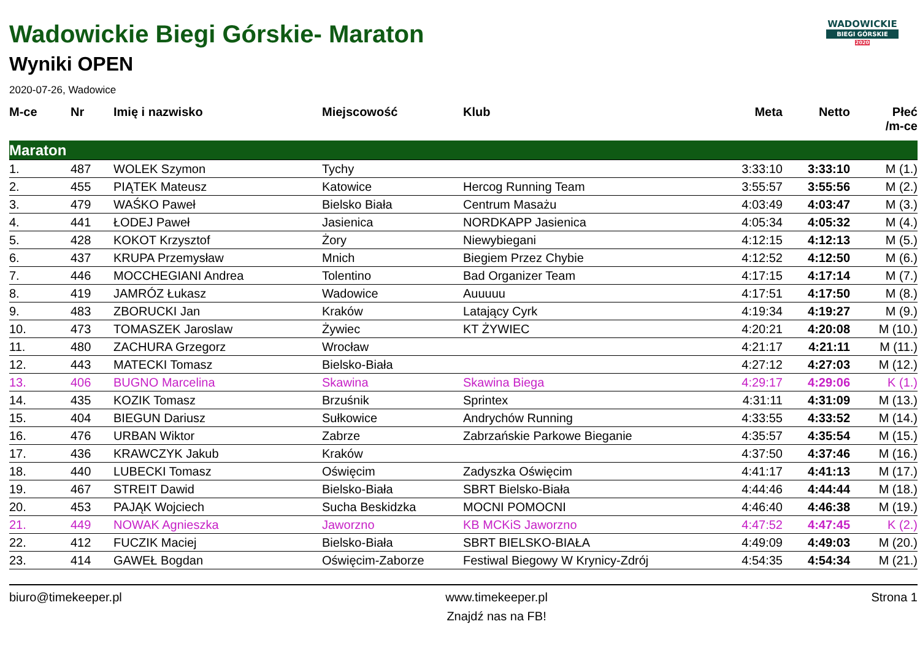WADOWICKIE
BIEGI GÓRSKIE
2020
Wadowickie Biegi Górskie- Maraton
Wyniki OPEN
2020-07-26, Wadowice
| M-ce | Nr | Imię i nazwisko | Miejscowość | Klub | Meta | Netto | Płeć /m-ce |
| --- | --- | --- | --- | --- | --- | --- | --- |
| Maraton | | | | | | | |
| 1. | 487 | WOLEK Szymon | Tychy | | 3:33:10 | 3:33:10 | M (1.) |
| 2. | 455 | PIĄTEK Mateusz | Katowice | Hercog Running Team | 3:55:57 | 3:55:56 | M (2.) |
| 3. | 479 | WAŚKO Paweł | Bielsko Biała | Centrum Masażu | 4:03:49 | 4:03:47 | M (3.) |
| 4. | 441 | ŁODEJ Paweł | Jasienica | NORDKAPP Jasienica | 4:05:34 | 4:05:32 | M (4.) |
| 5. | 428 | KOKOT Krzysztof | Żory | Niewybiegani | 4:12:15 | 4:12:13 | M (5.) |
| 6. | 437 | KRUPA Przemysław | Mnich | Biegiem Przez Chybie | 4:12:52 | 4:12:50 | M (6.) |
| 7. | 446 | MOCCHEGIANI Andrea | Tolentino | Bad Organizer Team | 4:17:15 | 4:17:14 | M (7.) |
| 8. | 419 | JAMRÓZ Łukasz | Wadowice | Auuuuu | 4:17:51 | 4:17:50 | M (8.) |
| 9. | 483 | ZBORUCKI Jan | Kraków | Latający Cyrk | 4:19:34 | 4:19:27 | M (9.) |
| 10. | 473 | TOMASZEK Jaroslaw | Żywiec | KT ŻYWIEC | 4:20:21 | 4:20:08 | M (10.) |
| 11. | 480 | ZACHURA Grzegorz | Wrocław | | 4:21:17 | 4:21:11 | M (11.) |
| 12. | 443 | MATECKI Tomasz | Bielsko-Biała | | 4:27:12 | 4:27:03 | M (12.) |
| 13. | 406 | BUGNO Marcelina | Skawina | Skawina Biega | 4:29:17 | 4:29:06 | K (1.) |
| 14. | 435 | KOZIK Tomasz | Brzuśnik | Sprintex | 4:31:11 | 4:31:09 | M (13.) |
| 15. | 404 | BIEGUN Dariusz | Sułkowice | Andrychów Running | 4:33:55 | 4:33:52 | M (14.) |
| 16. | 476 | URBAN Wiktor | Zabrze | Zabrzańskie Parkowe Bieganie | 4:35:57 | 4:35:54 | M (15.) |
| 17. | 436 | KRAWCZYK Jakub | Kraków | | 4:37:50 | 4:37:46 | M (16.) |
| 18. | 440 | LUBECKI Tomasz | Oświęcim | Zadyszka Oświęcim | 4:41:17 | 4:41:13 | M (17.) |
| 19. | 467 | STREIT Dawid | Bielsko-Biała | SBRT Bielsko-Biała | 4:44:46 | 4:44:44 | M (18.) |
| 20. | 453 | PAJĄK Wojciech | Sucha Beskidzka | MOCNI POMOCNI | 4:46:40 | 4:46:38 | M (19.) |
| 21. | 449 | NOWAK Agnieszka | Jaworzno | KB MCKiS Jaworzno | 4:47:52 | 4:47:45 | K (2.) |
| 22. | 412 | FUCZIK Maciej | Bielsko-Biała | SBRT BIELSKO-BIAŁA | 4:49:09 | 4:49:03 | M (20.) |
| 23. | 414 | GAWEŁ Bogdan | Oświęcim-Zaborze | Festiwal Biegowy W Krynicy-Zdrój | 4:54:35 | 4:54:34 | M (21.) |
biuro@timekeeper.pl www.timekeeper.pl
Znajdź nas na FB!
Strona 1